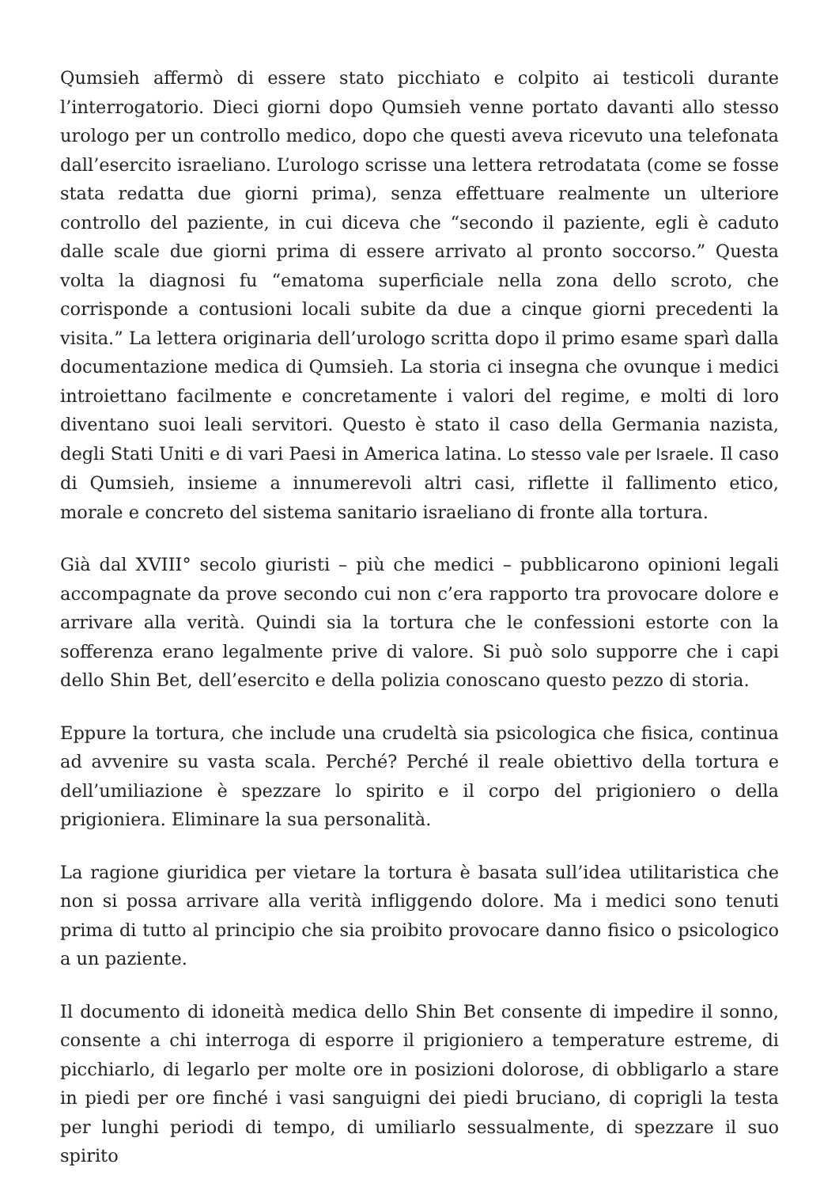Qumsieh affermò di essere stato picchiato e colpito ai testicoli durante l’interrogatorio. Dieci giorni dopo Qumsieh venne portato davanti allo stesso urologo per un controllo medico, dopo che questi aveva ricevuto una telefonata dall’esercito israeliano. L’urologo scrisse una lettera retrodatata (come se fosse stata redatta due giorni prima), senza effettuare realmente un ulteriore controllo del paziente, in cui diceva che “secondo il paziente, egli è caduto dalle scale due giorni prima di essere arrivato al pronto soccorso.” Questa volta la diagnosi fu “ematoma superficiale nella zona dello scroto, che corrisponde a contusioni locali subite da due a cinque giorni precedenti la visita.” La lettera originaria dell’urologo scritta dopo il primo esame sparì dalla documentazione medica di Qumsieh. La storia ci insegna che ovunque i medici introiettano facilmente e concretamente i valori del regime, e molti di loro diventano suoi leali servitori. Questo è stato il caso della Germania nazista, degli Stati Uniti e di vari Paesi in America latina. Lo stesso vale per Israele. Il caso di Qumsieh, insieme a innumerevoli altri casi, riflette il fallimento etico, morale e concreto del sistema sanitario israeliano di fronte alla tortura.
Già dal XVIII° secolo giuristi – più che medici – pubblicarono opinioni legali accompagnate da prove secondo cui non c’era rapporto tra provocare dolore e arrivare alla verità. Quindi sia la tortura che le confessioni estorte con la sofferenza erano legalmente prive di valore. Si può solo supporre che i capi dello Shin Bet, dell’esercito e della polizia conoscano questo pezzo di storia.
Eppure la tortura, che include una crudeltà sia psicologica che fisica, continua ad avvenire su vasta scala. Perché? Perché il reale obiettivo della tortura e dell’umiliazione è spezzare lo spirito e il corpo del prigioniero o della prigioniera. Eliminare la sua personalità.
La ragione giuridica per vietare la tortura è basata sull’idea utilitaristica che non si possa arrivare alla verità infliggendo dolore. Ma i medici sono tenuti prima di tutto al principio che sia proibito provocare danno fisico o psicologico a un paziente.
Il documento di idoneità medica dello Shin Bet consente di impedire il sonno, consente a chi interroga di esporre il prigioniero a temperature estreme, di picchiarlo, di legarlo per molte ore in posizioni dolorose, di obbligarlo a stare in piedi per ore finché i vasi sanguigni dei piedi bruciano, di coprigli la testa per lunghi periodi di tempo, di umiliarlo sessualmente, di spezzare il suo spirito